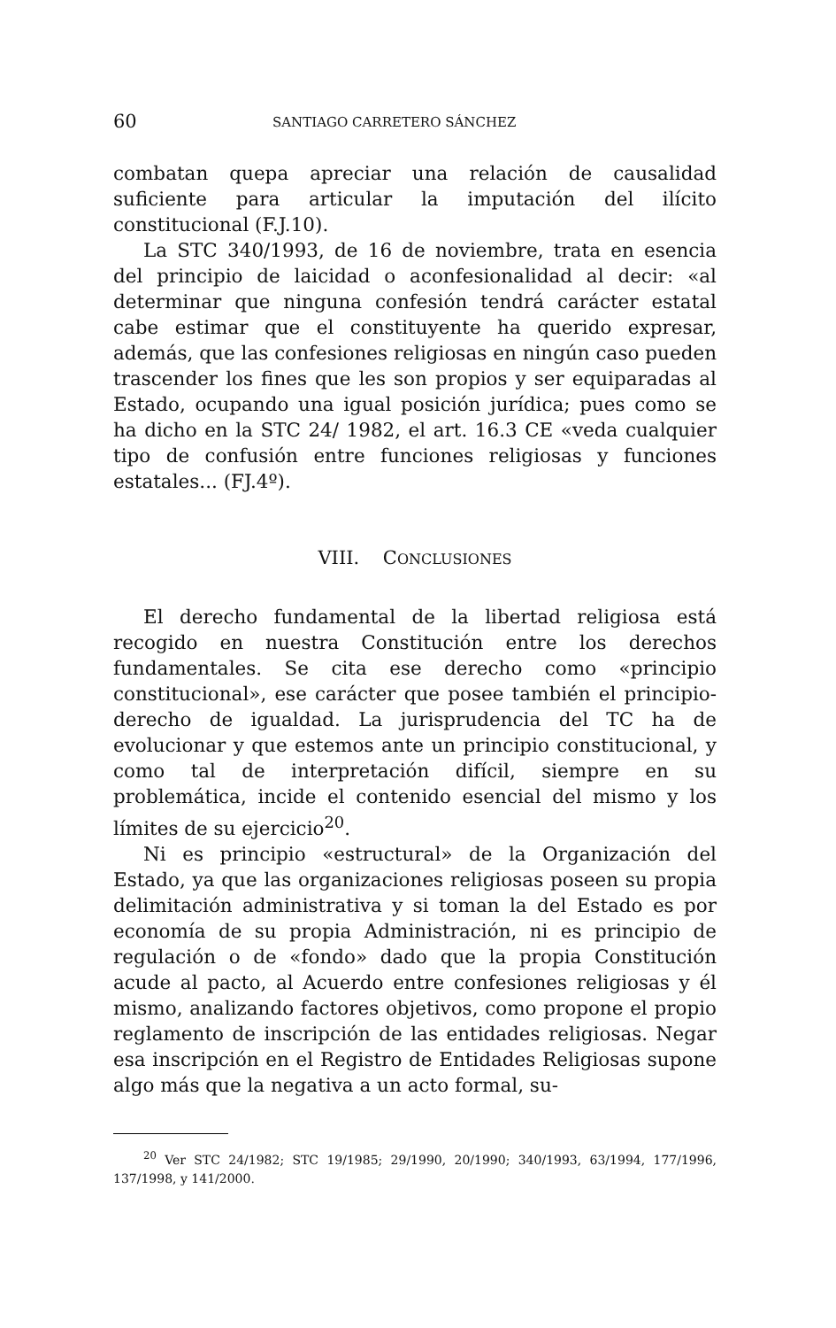60 SANTIAGO CARRETERO SÁNCHEZ
combatan quepa apreciar una relación de causalidad suficiente para articular la imputación del ilícito constitucional (F.J.10).
La STC 340/1993, de 16 de noviembre, trata en esencia del principio de laicidad o aconfesionalidad al decir: «al determinar que ninguna confesión tendrá carácter estatal cabe estimar que el constituyente ha querido expresar, además, que las confesiones religiosas en ningún caso pueden trascender los fines que les son propios y ser equiparadas al Estado, ocupando una igual posición jurídica; pues como se ha dicho en la STC 24/ 1982, el art. 16.3 CE «veda cualquier tipo de confusión entre funciones religiosas y funciones estatales... (FJ.4º).
VIII. CONCLUSIONES
El derecho fundamental de la libertad religiosa está recogido en nuestra Constitución entre los derechos fundamentales. Se cita ese derecho como «principio constitucional», ese carácter que posee también el principio-derecho de igualdad. La jurisprudencia del TC ha de evolucionar y que estemos ante un principio constitucional, y como tal de interpretación difícil, siempre en su problemática, incide el contenido esencial del mismo y los límites de su ejercicio<sup>20</sup>.
Ni es principio «estructural» de la Organización del Estado, ya que las organizaciones religiosas poseen su propia delimitación administrativa y si toman la del Estado es por economía de su propia Administración, ni es principio de regulación o de «fondo» dado que la propia Constitución acude al pacto, al Acuerdo entre confesiones religiosas y él mismo, analizando factores objetivos, como propone el propio reglamento de inscripción de las entidades religiosas. Negar esa inscripción en el Registro de Entidades Religiosas supone algo más que la negativa a un acto formal, su-
<sup>20</sup> Ver STC 24/1982; STC 19/1985; 29/1990, 20/1990; 340/1993, 63/1994, 177/1996, 137/1998, y 141/2000.